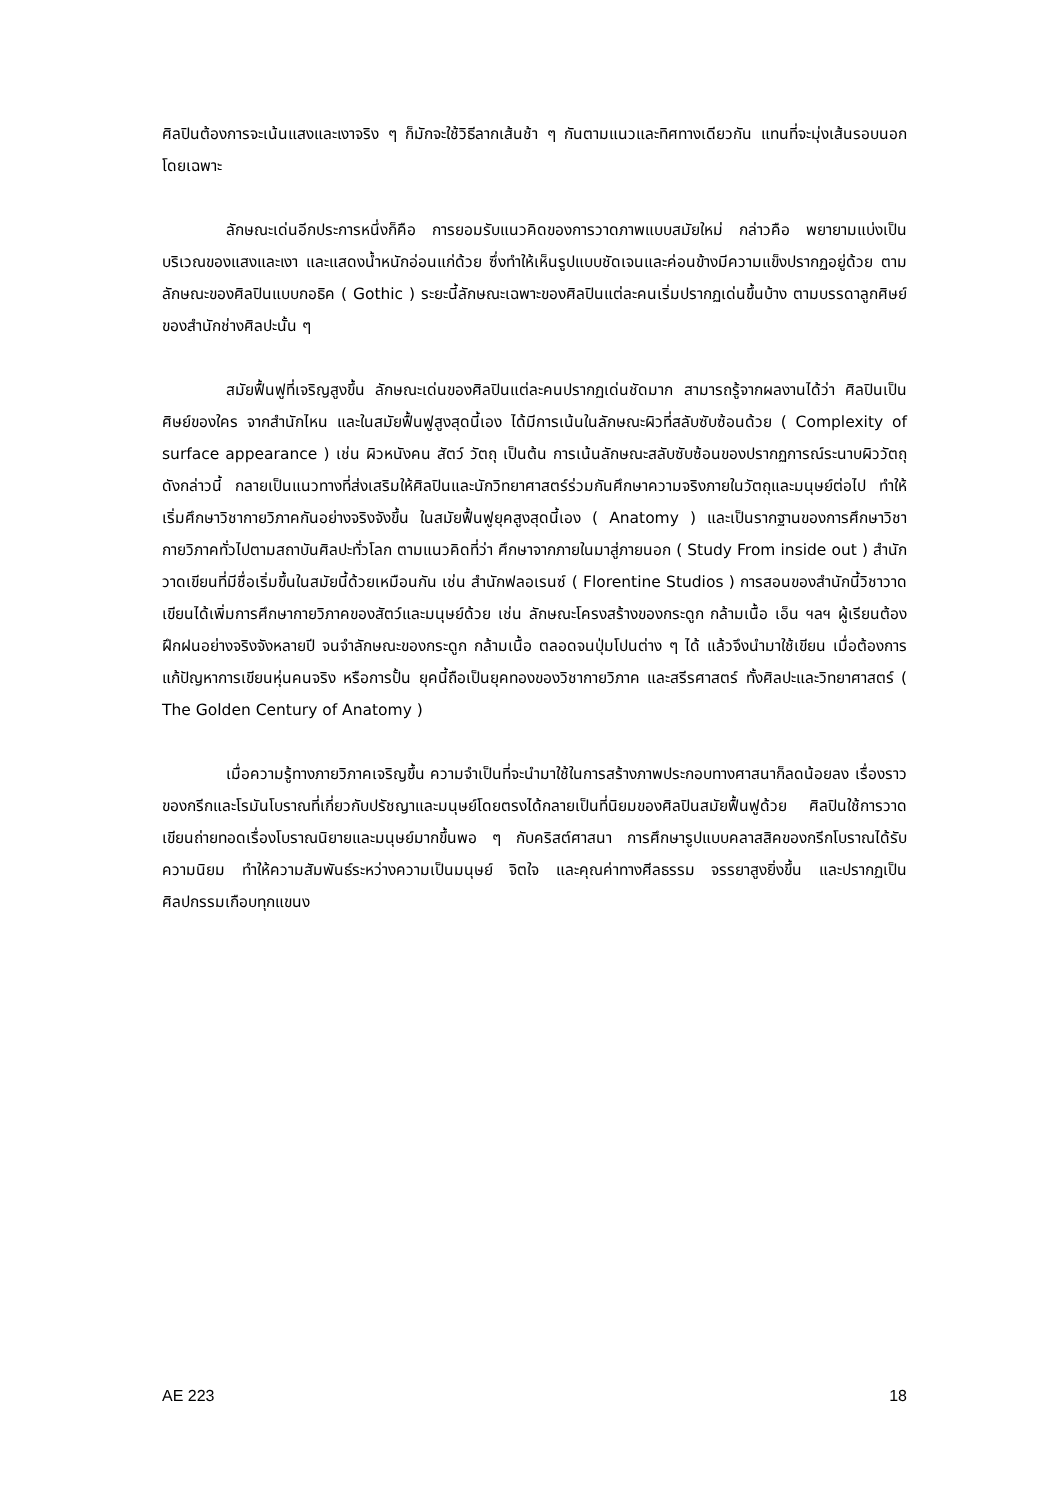ศิลปินต้องการจะเน้นแสงและเงาจริง ๆ ก็มักจะใช้วิธีลากเส้นช้า ๆ กันตามแนวและทิศทางเดียวกัน แทนที่จะมุ่งเส้นรอบนอกโดยเฉพาะ
ลักษณะเด่นอีกประการหนึ่งก็คือ การยอมรับแนวคิดของการวาดภาพแบบสมัยใหม่ กล่าวคือ พยายามแบ่งเป็นบริเวณของแสงและเงา และแสดงน้ำหนักอ่อนแก่ด้วย ซึ่งทำให้เห็นรูปแบบชัดเจนและค่อนข้างมีความแข็งปรากฏอยู่ด้วย ตามลักษณะของศิลปินแบบกอธิค ( Gothic ) ระยะนี้ลักษณะเฉพาะของศิลปินแต่ละคนเริ่มปรากฏเด่นขึ้นบ้าง ตามบรรดาลูกศิษย์ของสำนักช่างศิลปะนั้น ๆ
สมัยฟื้นฟูที่เจริญสูงขึ้น ลักษณะเด่นของศิลปินแต่ละคนปรากฏเด่นชัดมาก สามารถรู้จากผลงานได้ว่า ศิลปินเป็นศิษย์ของใคร จากสำนักไหน และในสมัยฟื้นฟูสูงสุดนี้เอง ได้มีการเน้นในลักษณะผิวที่สลับซับซ้อนด้วย ( Complexity of surface appearance ) เช่น ผิวหนังคน สัตว์ วัตถุ เป็นต้น การเน้นลักษณะสลับซับซ้อนของปรากฏการณ์ระนาบผิววัตถุดังกล่าวนี้ กลายเป็นแนวทางที่ส่งเสริมให้ศิลปินและนักวิทยาศาสตร์ร่วมกันศึกษาความจริงภายในวัตถุและมนุษย์ต่อไป ทำให้เริ่มศึกษาวิชากายวิภาคกันอย่างจริงจังขึ้น ในสมัยฟื้นฟูยุคสูงสุดนี้เอง ( Anatomy ) และเป็นรากฐานของการศึกษาวิชากายวิภาคทั่วไปตามสถาบันศิลปะทั่วโลก ตามแนวคิดที่ว่า ศึกษาจากภายในมาสู่ภายนอก ( Study From inside out ) สำนักวาดเขียนที่มีชื่อเริ่มขึ้นในสมัยนี้ด้วยเหมือนกัน เช่น สำนักฟลอเรนซ์ ( Florentine Studios ) การสอนของสำนักนี้วิชาวาดเขียนได้เพิ่มการศึกษากายวิภาคของสัตว์และมนุษย์ด้วย เช่น ลักษณะโครงสร้างของกระดูก กล้ามเนื้อ เอ็น ฯลฯ ผู้เรียนต้องฝึกฝนอย่างจริงจังหลายปี จนจำลักษณะของกระดูก กล้ามเนื้อ ตลอดจนปุ่มโปนต่าง ๆ ได้ แล้วจึงนำมาใช้เขียน เมื่อต้องการแก้ปัญหาการเขียนหุ่นคนจริง หรือการปั้น ยุคนี้ถือเป็นยุคทองของวิชากายวิภาค และสรีรศาสตร์ ทั้งศิลปะและวิทยาศาสตร์ ( The Golden Century of Anatomy )
เมื่อความรู้ทางภายวิภาคเจริญขึ้น ความจำเป็นที่จะนำมาใช้ในการสร้างภาพประกอบทางศาสนาก็ลดน้อยลง เรื่องราวของกรีกและโรมันโบราณที่เกี่ยวกับปรัชญาและมนุษย์โดยตรงได้กลายเป็นที่นิยมของศิลปินสมัยฟื้นฟูด้วย ศิลปินใช้การวาดเขียนถ่ายทอดเรื่องโบราณนิยายและมนุษย์มากขึ้นพอ ๆ กับคริสต์ศาสนา การศึกษารูปแบบคลาสสิคของกรีกโบราณได้รับความนิยม ทำให้ความสัมพันธ์ระหว่างความเป็นมนุษย์ จิตใจ และคุณค่าทางศีลธรรม จรรยาสูงยิ่งขึ้น และปรากฏเป็นศิลปกรรมเกือบทุกแขนง
AE 223 18